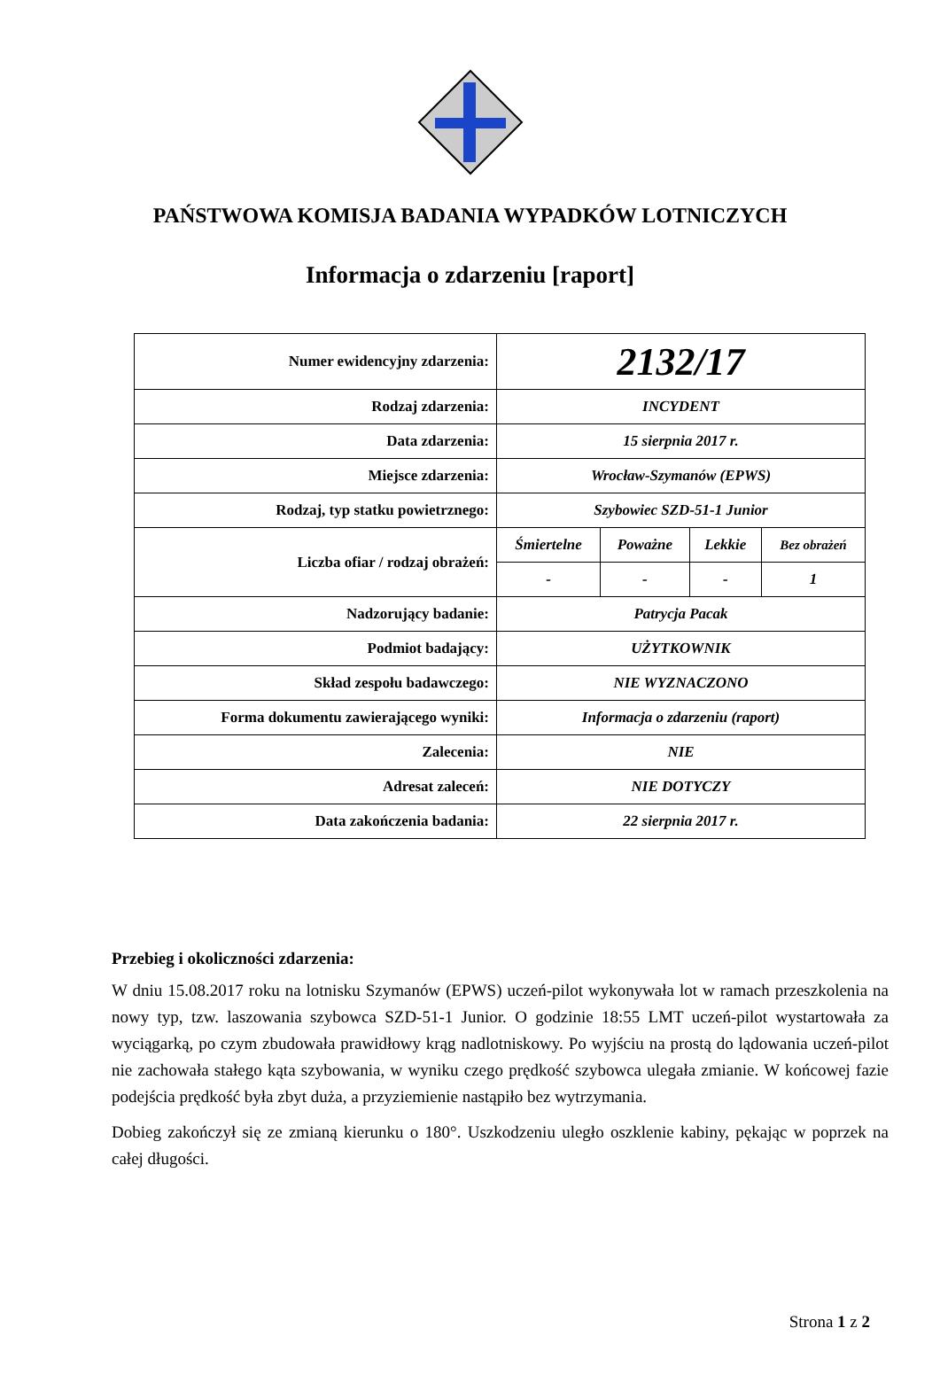PAŃSTWOWA KOMISJA BADANIA WYPADKÓW LOTNICZYCH
Informacja o zdarzeniu [raport]
| Numer ewidencyjny zdarzenia: | 2132/17 | | | |
| Rodzaj zdarzenia: | INCYDENT | | | |
| Data zdarzenia: | 15 sierpnia 2017 r. | | | |
| Miejsce zdarzenia: | Wrocław-Szymanów (EPWS) | | | |
| Rodzaj, typ statku powietrznego: | Szybowiec SZD-51-1 Junior | | | |
| Liczba ofiar / rodzaj obrażeń: | Śmiertelne | Poważne | Lekkie | Bez obrażeń |
| | - | - | - | 1 |
| Nadzorujący badanie: | Patrycja Pacak | | | |
| Podmiot badający: | UŻYTKOWNIK | | | |
| Skład zespołu badawczego: | NIE WYZNACZONO | | | |
| Forma dokumentu zawierającego wyniki: | Informacja o zdarzeniu (raport) | | | |
| Zalecenia: | NIE | | | |
| Adresat zaleceń: | NIE DOTYCZY | | | |
| Data zakończenia badania: | 22 sierpnia 2017 r. | | | |
Przebieg i okoliczności zdarzenia:
W dniu 15.08.2017 roku na lotnisku Szymanów (EPWS) uczeń-pilot wykonywała lot w ramach przeszkolenia na nowy typ, tzw. laszowania szybowca SZD-51-1 Junior. O godzinie 18:55 LMT uczeń-pilot wystartowała za wyciągarką, po czym zbudowała prawidłowy krąg nadlotniskowy. Po wyjściu na prostą do lądowania uczeń-pilot nie zachowała stałego kąta szybowania, w wyniku czego prędkość szybowca ulegała zmianie. W końcowej fazie podejścia prędkość była zbyt duża, a przyziemienie nastąpiło bez wytrzymania.
Dobieg zakończył się ze zmianą kierunku o 180°. Uszkodzeniu uległo oszklenie kabiny, pękając w poprzek na całej długości.
Strona 1 z 2